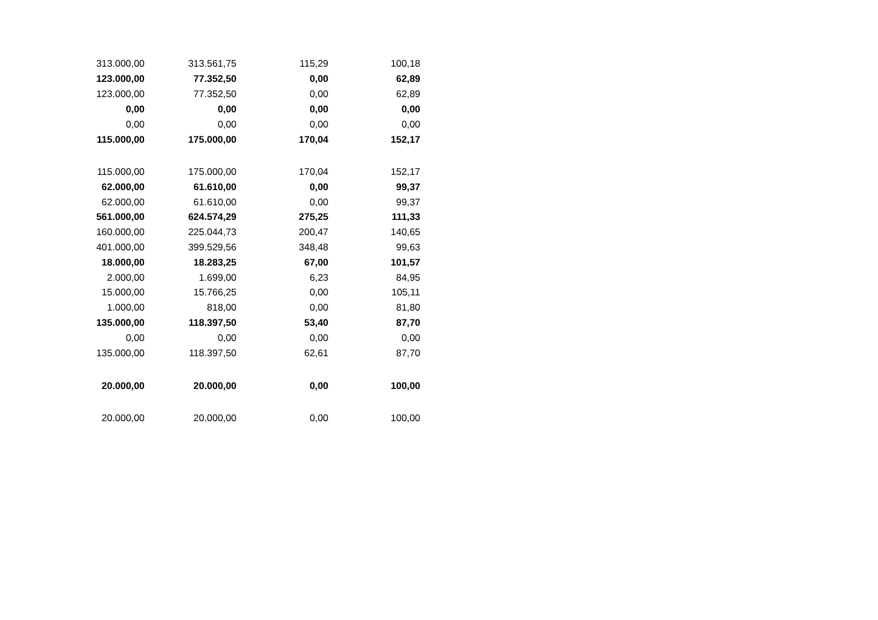| 313.000,00 | 313.561,75 | 115,29 | 100,18 |
| 123.000,00 | 77.352,50 | 0,00 | 62,89 |
| 123.000,00 | 77.352,50 | 0,00 | 62,89 |
| 0,00 | 0,00 | 0,00 | 0,00 |
| 0,00 | 0,00 | 0,00 | 0,00 |
| 115.000,00 | 175.000,00 | 170,04 | 152,17 |
| 115.000,00 | 175.000,00 | 170,04 | 152,17 |
| 62.000,00 | 61.610,00 | 0,00 | 99,37 |
| 62.000,00 | 61.610,00 | 0,00 | 99,37 |
| 561.000,00 | 624.574,29 | 275,25 | 111,33 |
| 160.000,00 | 225.044,73 | 200,47 | 140,65 |
| 401.000,00 | 399.529,56 | 348,48 | 99,63 |
| 18.000,00 | 18.283,25 | 67,00 | 101,57 |
| 2.000,00 | 1.699,00 | 6,23 | 84,95 |
| 15.000,00 | 15.766,25 | 0,00 | 105,11 |
| 1.000,00 | 818,00 | 0,00 | 81,80 |
| 135.000,00 | 118.397,50 | 53,40 | 87,70 |
| 0,00 | 0,00 | 0,00 | 0,00 |
| 135.000,00 | 118.397,50 | 62,61 | 87,70 |
| 20.000,00 | 20.000,00 | 0,00 | 100,00 |
| 20.000,00 | 20.000,00 | 0,00 | 100,00 |